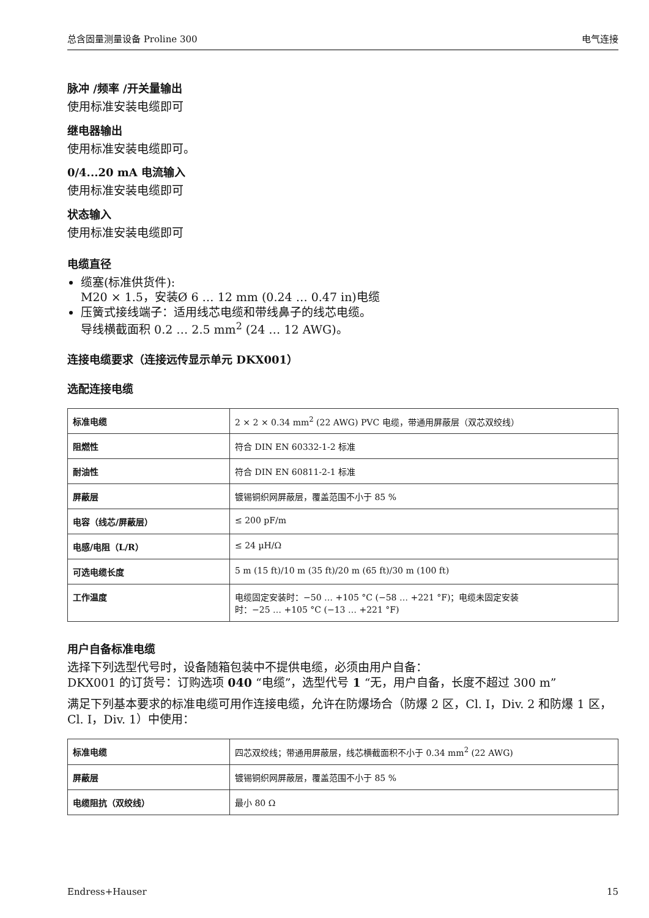总含固量测量设备 Proline 300 电气连接
脉冲 /频率 /开关量输出
使用标准安装电缆即可
继电器输出
使用标准安装电缆即可。
0/4...20 mA 电流输入
使用标准安装电缆即可
状态输入
使用标准安装电缆即可
电缆直径
缆塞(标准供货件):
M20 × 1.5，安装Ø 6 … 12 mm (0.24 … 0.47 in)电缆
压簧式接线端子：适用线芯电缆和带线鼻子的线芯电缆。
导线横截面积 0.2 … 2.5 mm<sup>2</sup> (24 … 12 AWG)。
连接电缆要求（连接远传显示单元 DKX001）
选配连接电缆
| 标准电缆 | 2 × 2 × 0.34 mm<sup>2</sup> (22 AWG) PVC 电缆，带通用屏蔽层（双芯双绞线） |
| 阻燃性 | 符合 DIN EN 60332-1-2 标准 |
| 耐油性 | 符合 DIN EN 60811-2-1 标准 |
| 屏蔽层 | 镀锡铜织网屏蔽层，覆盖范围不小于 85 % |
| 电容（线芯/屏蔽层） | ≤ 200 pF/m |
| 电感/电阻（L/R） | ≤ 24 µH/Ω |
| 可选电缆长度 | 5 m (15 ft)/10 m (35 ft)/20 m (65 ft)/30 m (100 ft) |
| 工作温度 | 电缆固定安装时：−50 … +105 °C (−58 … +221 °F)；电缆未固定安装 时：−25 … +105 °C (−13 … +221 °F) |
用户自备标准电缆
选择下列选型代号时，设备随箱包装中不提供电缆，必须由用户自备：
DKX001 的订货号：订购选项 040 “电缆”，选型代号 1 “无，用户自备，长度不超过 300 m”
满足下列基本要求的标准电缆可用作连接电缆，允许在防爆场合（防爆 2 区，Cl. I，Div. 2 和防爆 1 区，Cl. I，Div. 1）中使用：
| 标准电缆 | 四芯双绞线；带通用屏蔽层，线芯横截面积不小于 0.34 mm<sup>2</sup> (22 AWG) |
| 屏蔽层 | 镀锡铜织网屏蔽层，覆盖范围不小于 85 % |
| 电缆阻抗（双绞线） | 最小 80 Ω |
Endress+Hauser 15